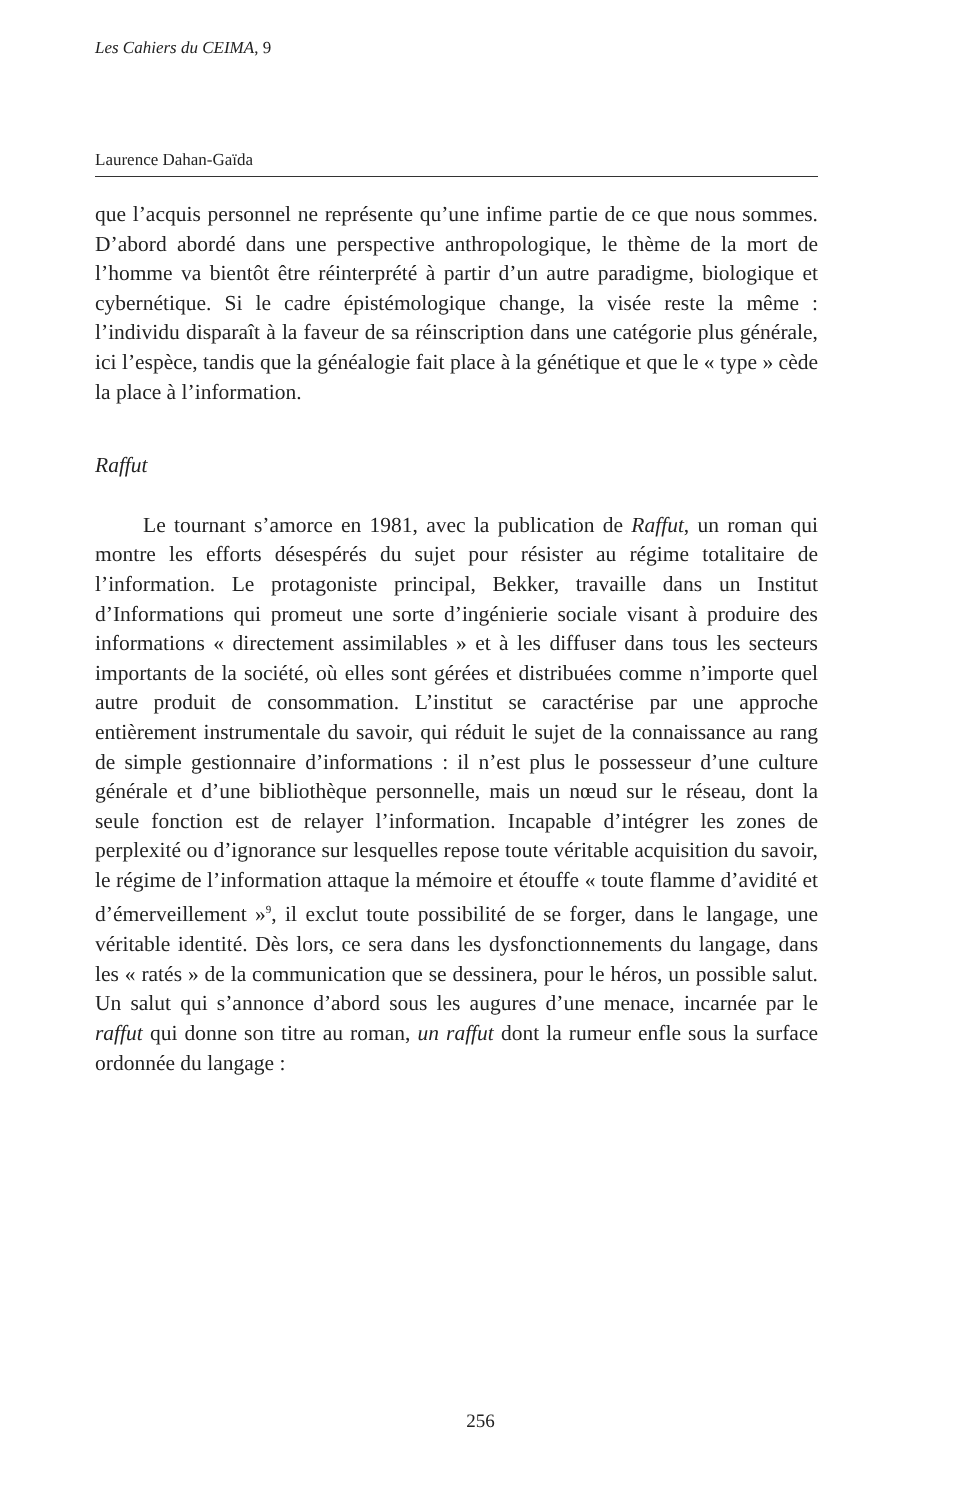Les Cahiers du CEIMA, 9
Laurence Dahan-Gaïda
que l’acquis personnel ne représente qu’une infime partie de ce que nous sommes. D’abord abordé dans une perspective anthropologique, le thème de la mort de l’homme va bientôt être réinterprété à partir d’un autre paradigme, biologique et cybernétique. Si le cadre épistémologique change, la visée reste la même : l’individu disparaît à la faveur de sa réinscription dans une catégorie plus générale, ici l’espèce, tandis que la généalogie fait place à la génétique et que le « type » cède la place à l’information.
Raffut
Le tournant s’amorce en 1981, avec la publication de Raffut, un roman qui montre les efforts désespérés du sujet pour résister au régime totalitaire de l’information. Le protagoniste principal, Bekker, travaille dans un Institut d’Informations qui promeut une sorte d’ingénierie sociale visant à produire des informations « directement assimilables » et à les diffuser dans tous les secteurs importants de la société, où elles sont gérées et distribuées comme n’importe quel autre produit de consommation. L’institut se caractérise par une approche entièrement instrumentale du savoir, qui réduit le sujet de la connaissance au rang de simple gestionnaire d’informations : il n’est plus le possesseur d’une culture générale et d’une bibliothèque personnelle, mais un nœud sur le réseau, dont la seule fonction est de relayer l’information. Incapable d’intégrer les zones de perplexité ou d’ignorance sur lesquelles repose toute véritable acquisition du savoir, le régime de l’information attaque la mémoire et étouffe « toute flamme d’avidité et d’émerveillement »<sup>9</sup>, il exclut toute possibilité de se forger, dans le langage, une véritable identité. Dès lors, ce sera dans les dysfonctionnements du langage, dans les « ratés » de la communication que se dessinera, pour le héros, un possible salut. Un salut qui s’annonce d’abord sous les augures d’une menace, incarnée par le raffut qui donne son titre au roman, un raffut dont la rumeur enfle sous la surface ordonnée du langage :
256